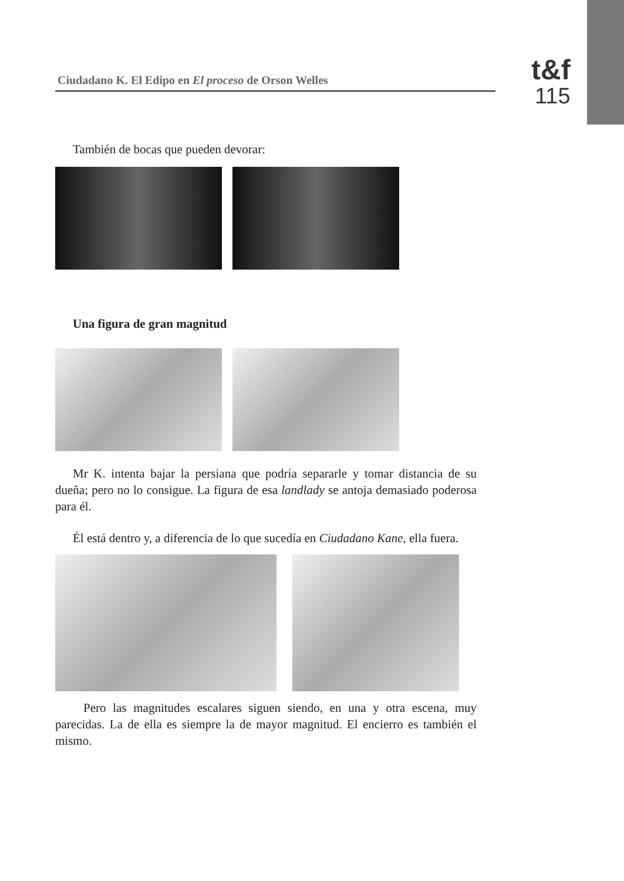Ciudadano K. El Edipo en El proceso de Orson Welles
t&f
115
También de bocas que pueden devorar:
Una figura de gran magnitud
Mr K. intenta bajar la persiana que podría separarle y tomar distancia de su dueña; pero no lo consigue. La figura de esa landlady se antoja demasiado poderosa para él.
Él está dentro y, a diferencia de lo que sucedía en Ciudadano Kane, ella fuera.
Pero las magnitudes escalares siguen siendo, en una y otra escena, muy parecidas. La de ella es siempre la de mayor magnitud. El encierro es también el mismo.